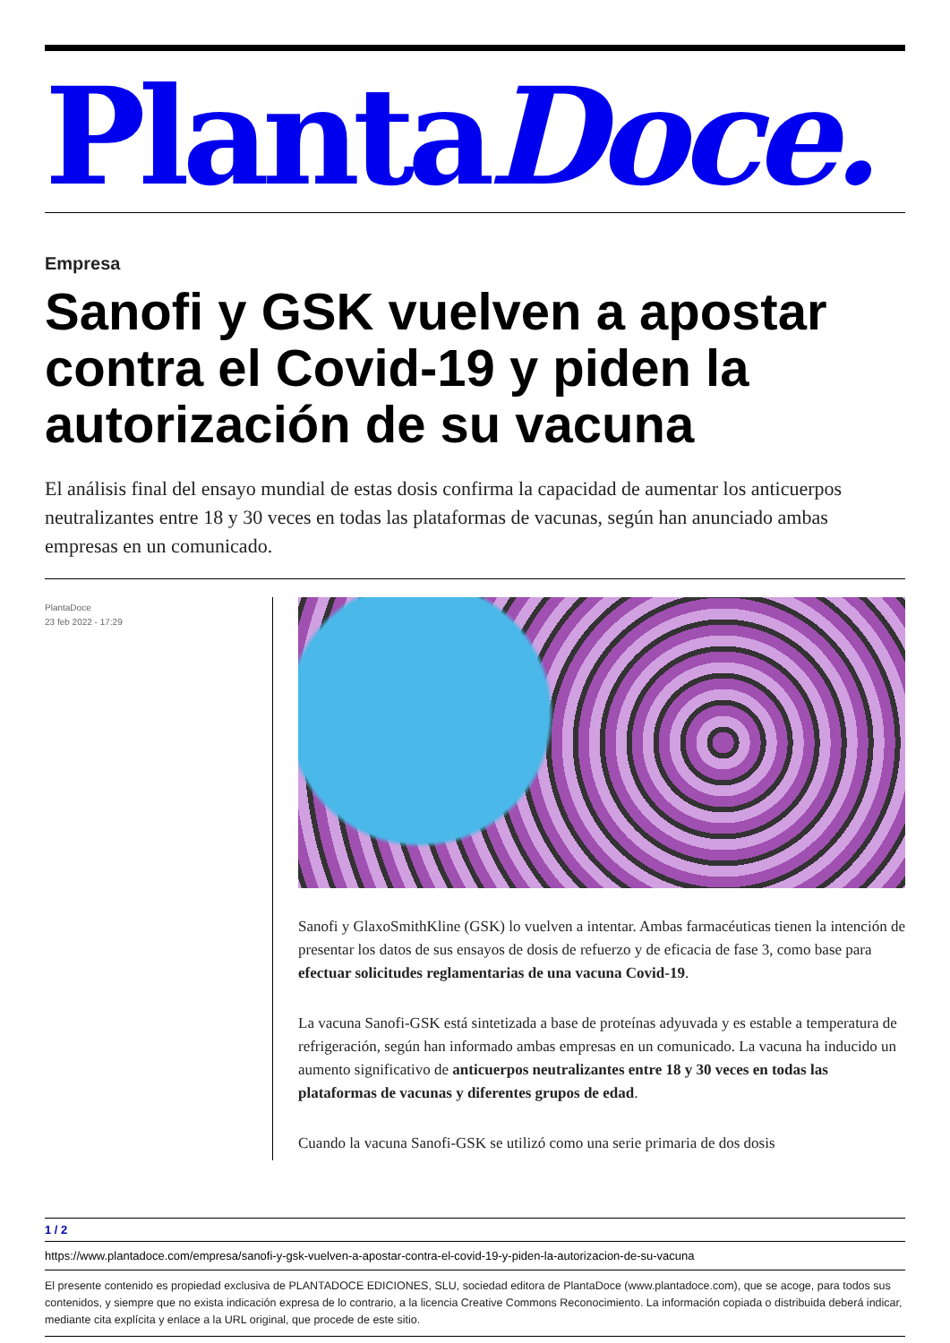PlantaDoce.
Empresa
Sanofi y GSK vuelven a apostar contra el Covid-19 y piden la autorización de su vacuna
El análisis final del ensayo mundial de estas dosis confirma la capacidad de aumentar los anticuerpos neutralizantes entre 18 y 30 veces en todas las plataformas de vacunas, según han anunciado ambas empresas en un comunicado.
PlantaDoce
23 feb 2022 - 17:29
Sanofi y GlaxoSmithKline (GSK) lo vuelven a intentar. Ambas farmacéuticas tienen la intención de presentar los datos de sus ensayos de dosis de refuerzo y de eficacia de fase 3, como base para efectuar solicitudes reglamentarias de una vacuna Covid-19.
La vacuna Sanofi-GSK está sintetizada a base de proteínas adyuvada y es estable a temperatura de refrigeración, según han informado ambas empresas en un comunicado. La vacuna ha inducido un aumento significativo de anticuerpos neutralizantes entre 18 y 30 veces en todas las plataformas de vacunas y diferentes grupos de edad.
Cuando la vacuna Sanofi-GSK se utilizó como una serie primaria de dos dosis
1 / 2
https://www.plantadoce.com/empresa/sanofi-y-gsk-vuelven-a-apostar-contra-el-covid-19-y-piden-la-autorizacion-de-su-vacuna
El presente contenido es propiedad exclusiva de PLANTADOCE EDICIONES, SLU, sociedad editora de PlantaDoce (www.plantadoce.com), que se acoge, para todos sus contenidos, y siempre que no exista indicación expresa de lo contrario, a la licencia Creative Commons Reconocimiento. La información copiada o distribuida deberá indicar, mediante cita explícita y enlace a la URL original, que procede de este sitio.